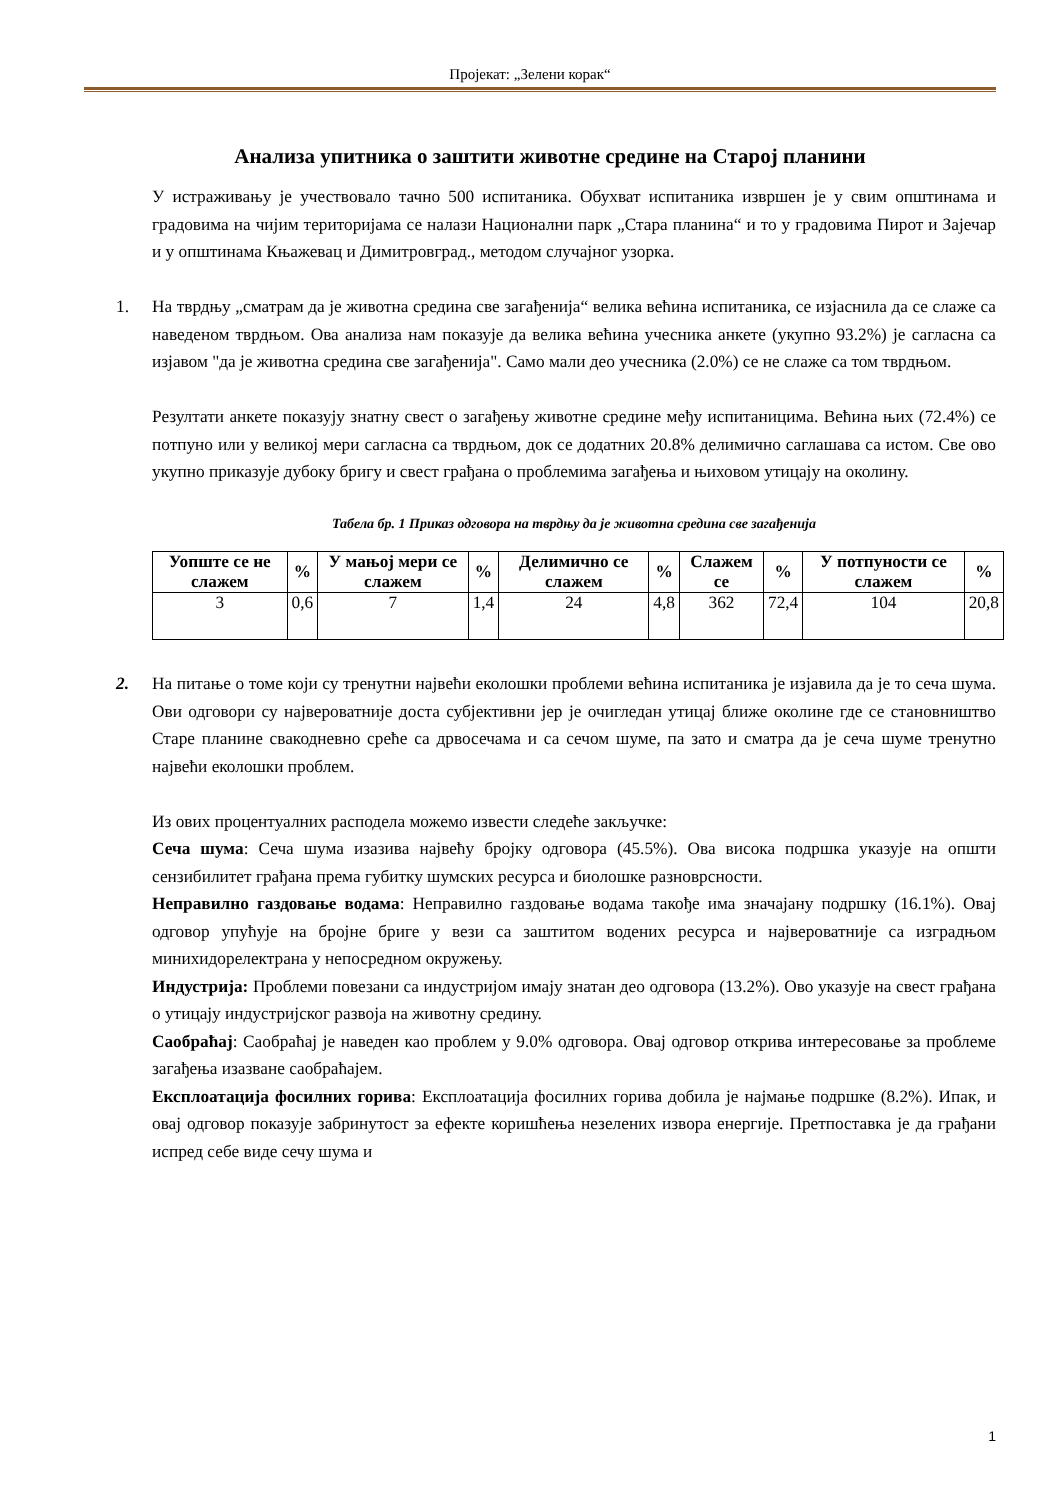Пројекат: „Зелени корак“
Анализа упитника о заштити животне средине на Старој планини
У истраживању је учествовало тачно 500 испитаника. Обухват испитаника извршен је у свим општинама и градовима на чијим територијама се налази Национални парк „Стара планина“ и то у градовима Пирот и Зајечар и у општинама Књажевац и Димитровград., методом случајног узорка.
1. На тврдњу „сматрам да је животна средина све загађенија“ велика већина испитаника, се изјаснила да се слаже са наведеном тврдњом. Ова анализа нам показује да велика већина учесника анкете (укупно 93.2%) је сагласна са изјавом "да је животна средина све загађенија". Само мали део учесника (2.0%) се не слаже са том тврдњом.
Резултати анкете показују знатну свест о загађењу животне средине међу испитаницима. Већина њих (72.4%) се потпуно или у великој мери сагласна са тврдњом, док се додатних 20.8% делимично саглашава са истом. Све ово укупно приказује дубоку бригу и свест грађана о проблемима загађења и њиховом утицају на околину.
Табела бр. 1 Приказ одговора на тврдњу да је животна средина све загађенија
| Уопште се не слажем | % | У мањој мери се слажем | % | Делимично се слажем | % | Слажем се | % | У потпуности се слажем | % |
| --- | --- | --- | --- | --- | --- | --- | --- | --- | --- |
| 3 | 0,6 | 7 | 1,4 | 24 | 4,8 | 362 | 72,4 | 104 | 20,8 |
2. На питање о томе који су тренутни највећи еколошки проблеми већина испитаника је изјавила да је то сеча шума. Ови одговори су највероватније доста субјективни јер је очигледан утицај ближе околине где се становништво Старе планине свакодневно среће са дрвосечама и са сечом шуме, па зато и сматра да је сеча шуме тренутно највећи еколошки проблем.
Из ових процентуалних расподела можемо извести следеће закључке:
Сеча шума: Сеча шума изазива највећу бројку одговора (45.5%). Ова висока подршка указује на општи сензибилитет грађана према губитку шумских ресурса и биолошке разноврсности.
Неправилно газдовање водама: Неправилно газдовање водама такође има значајану подршку (16.1%). Овај одговор упућује на бројне бриге у вези са заштитом водених ресурса и највероватније са изградњом минихидорелектрана у непосредном окружењу.
Индустрија: Проблеми повезани са индустријом имају знатан део одговора (13.2%). Ово указује на свест грађана о утицају индустријског развоја на животну средину.
Саобраћај: Саобраћај је наведен као проблем у 9.0% одговора. Овај одговор открива интересовање за проблеме загађења изазване саобраћајем.
Експлоатација фосилних горива: Експлоатација фосилних горива добила је најмање подршке (8.2%). Ипак, и овај одговор показује забринутост за ефекте коришћења незелених извора енергије. Претпоставка је да грађани испред себе виде сечу шума и
1